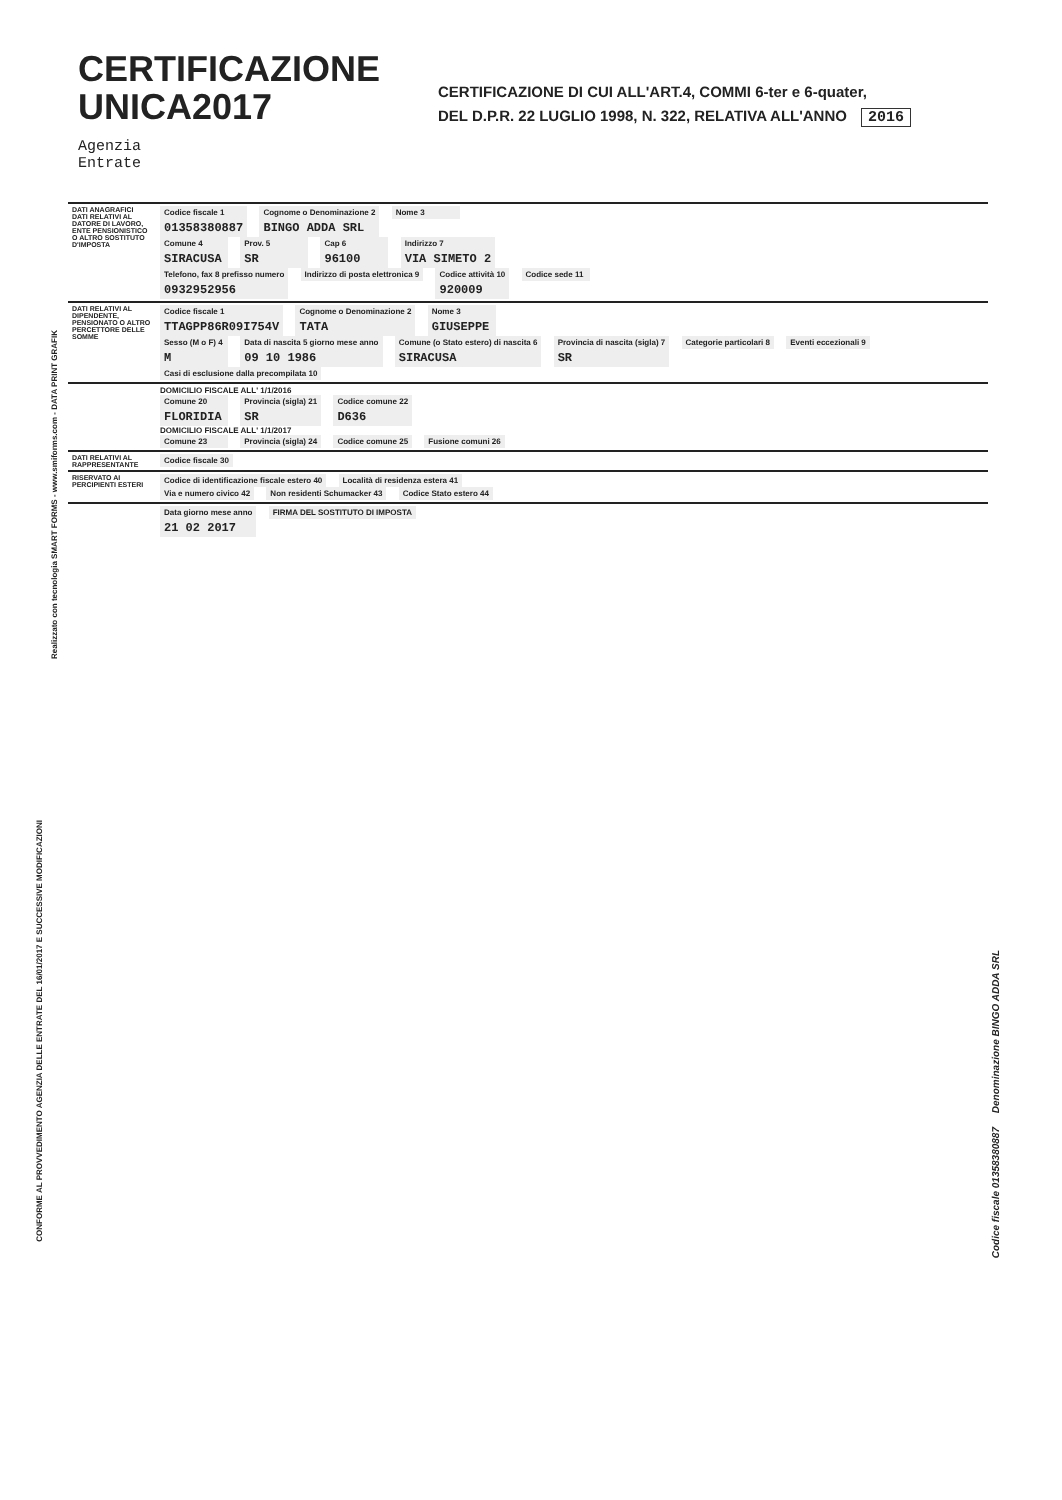CERTIFICAZIONE
UNICA2017
CERTIFICAZIONE DI CUI ALL'ART.4, COMMI 6-ter e 6-quater,
DEL D.P.R. 22 LUGLIO 1998, N. 322, RELATIVA ALL'ANNO 2016
Agenzia
Entrate
| DATI ANAGRAFICI DATI RELATIVI AL DATORE DI LAVORO, ENTE PENSIONISTICO O ALTRO SOSTITUTO D'IMPOSTA | Codice fiscale 1 01358380887 Cognome o Denominazione 2 BINGO ADDA SRL Nome 3 Comune 4 SIRACUSA Prov. 5 SR Cap 6 96100 Indirizzo 7 VIA SIMETO 2 Telefono, fax 8 prefisso numero 0932952956 Indirizzo di posta elettronica 9 Codice attività 10 920009 Codice sede 11 |
| DATI RELATIVI AL DIPENDENTE, PENSIONATO O ALTRO PERCETTORE DELLE SOMME | Codice fiscale 1 TTAGPP86R09I754V Cognome o Denominazione 2 TATA Nome 3 GIUSEPPE Sesso (M o F) 4 M Data di nascita 5 giorno mese anno 09 10 1986 Comune (o Stato estero) di nascita 6 SIRACUSA Provincia di nascita (sigla) 7 SR Categorie particolari 8 Eventi eccezionali 9 Casi di esclusione dalla precompilata 10 |
| | DOMICILIO FISCALE ALL' 1/1/2016 Comune 20 FLORIDIA Provincia (sigla) 21 SR Codice comune 22 D636 DOMICILIO FISCALE ALL' 1/1/2017 Comune 23 Provincia (sigla) 24 Codice comune 25 Fusione comuni 26 |
| DATI RELATIVI AL RAPPRESENTANTE | Codice fiscale 30 |
| RISERVATO AI PERCIPIENTI ESTERI | Codice di identificazione fiscale estero 40 Località di residenza estera 41 Via e numero civico 42 Non residenti Schumacker 43 Codice Stato estero 44 |
| | Data giorno mese anno 21 02 2017 FIRMA DEL SOSTITUTO DI IMPOSTA |
Realizzato con tecnologia SMART FORMS - www.smiforms.com - DATA PRINT GRAFIK
CONFORME AL PROVVEDIMENTO AGENZIA DELLE ENTRATE DEL 16/01/2017 E SUCCESSIVE MODIFICAZIONI
Codice fiscale 01358380887 Denominazione BINGO ADDA SRL